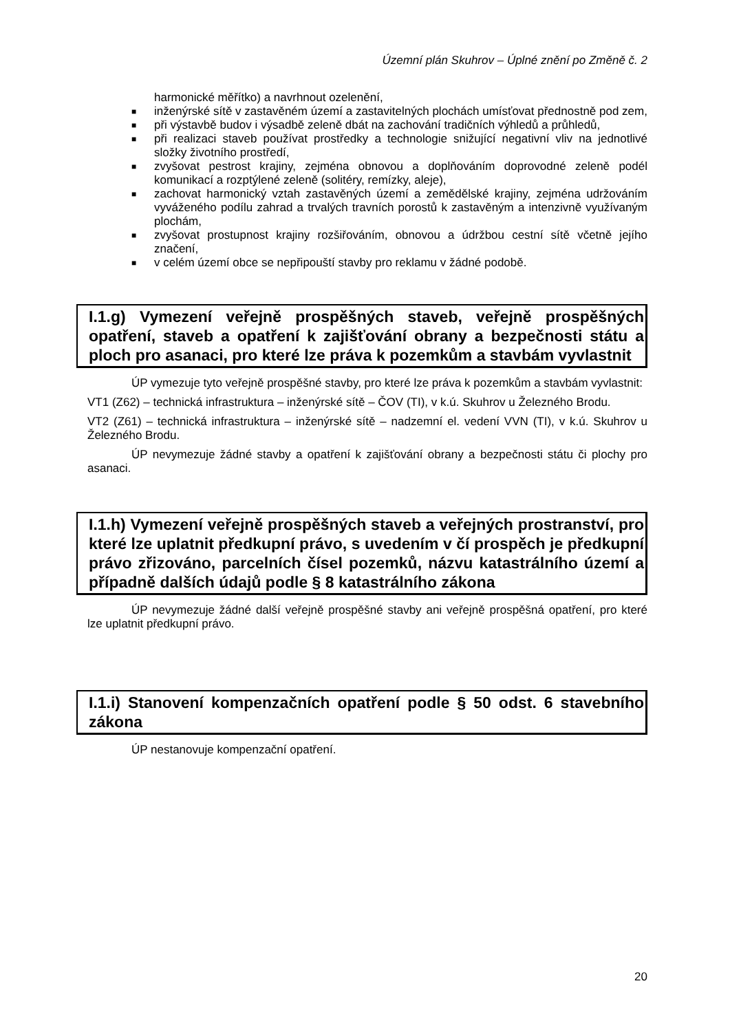Územní plán Skuhrov – Úplné znění po Změně č. 2
harmonické měřítko) a navrhnout ozelenění,
■ inženýrské sítě v zastavěném území a zastavitelných plochách umísťovat přednostně pod zem,
■ při výstavbě budov i výsadbě zeleně dbát na zachování tradičních výhledů a průhledů,
■ při realizaci staveb používat prostředky a technologie snižující negativní vliv na jednotlivé složky životního prostředí,
■ zvyšovat pestrost krajiny, zejména obnovou a doplňováním doprovodné zeleně podél komunikací a rozptýlené zeleně (solitéry, remízky, aleje),
■ zachovat harmonický vztah zastavěných území a zemědělské krajiny, zejména udržováním vyváženého podílu zahrad a trvalých travních porostů k zastavěným a intenzivně využívaným plochám,
■ zvyšovat prostupnost krajiny rozšiřováním, obnovou a údržbou cestní sítě včetně jejího značení,
■ v celém území obce se nepřipouští stavby pro reklamu v žádné podobě.
I.1.g) Vymezení veřejně prospěšných staveb, veřejně prospěšných opatření, staveb a opatření k zajišťování obrany a bezpečnosti státu a ploch pro asanaci, pro které lze práva k pozemkům a stavbám vyvlastnit
ÚP vymezuje tyto veřejně prospěšné stavby, pro které lze práva k pozemkům a stavbám vyvlastnit:
VT1 (Z62) – technická infrastruktura – inženýrské sítě – ČOV (TI), v k.ú. Skuhrov u Železného Brodu.
VT2 (Z61) – technická infrastruktura – inženýrské sítě – nadzemní el. vedení VVN (TI), v k.ú. Skuhrov u Železného Brodu.
ÚP nevymezuje žádné stavby a opatření k zajišťování obrany a bezpečnosti státu či plochy pro asanaci.
I.1.h) Vymezení veřejně prospěšných staveb a veřejných prostranství, pro které lze uplatnit předkupní právo, s uvedením v čí prospěch je předkupní právo zřizováno, parcelních čísel pozemků, názvu katastrálního území a případně dalších údajů podle § 8 katastrálního zákona
ÚP nevymezuje žádné další veřejně prospěšné stavby ani veřejně prospěšná opatření, pro které lze uplatnit předkupní právo.
I.1.i) Stanovení kompenzačních opatření podle § 50 odst. 6 stavebního zákona
ÚP nestanovuje kompenzační opatření.
20